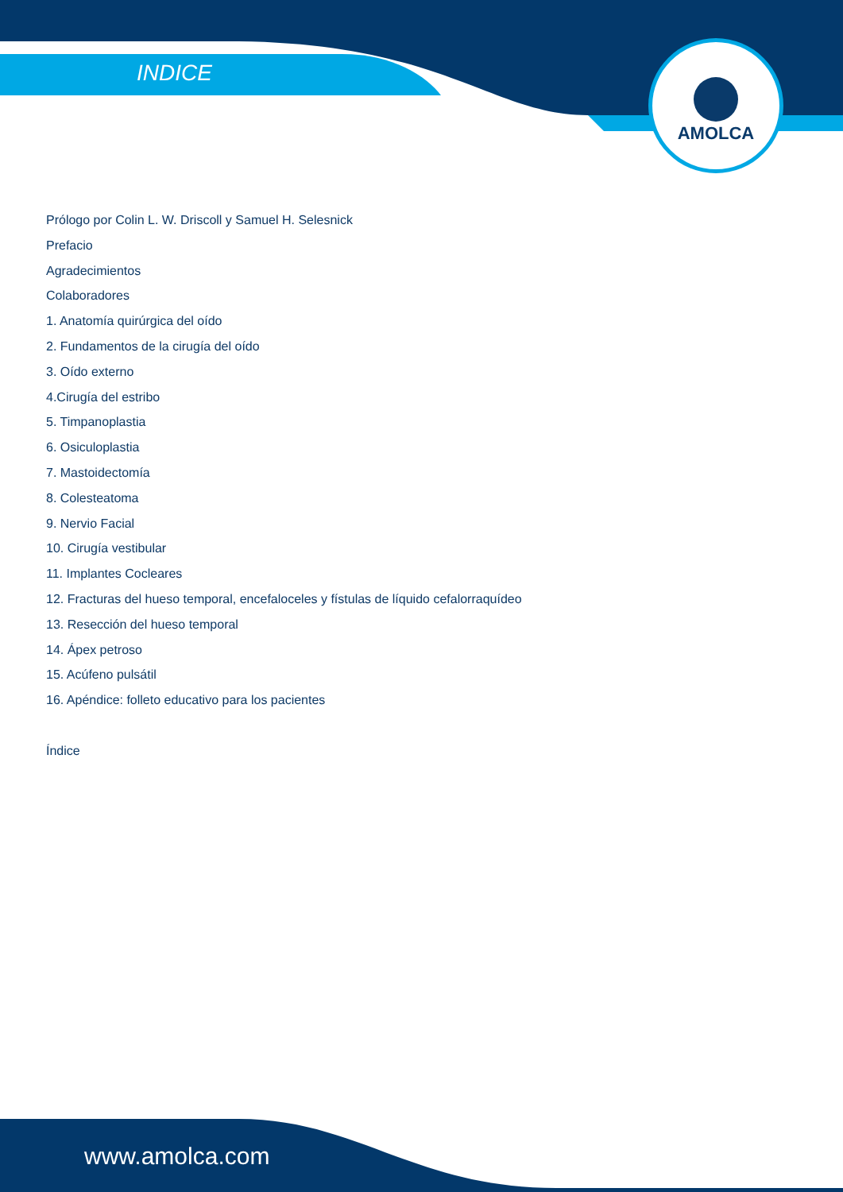AMOLCA
INDICE
Prólogo por Colin L. W. Driscoll y Samuel H. Selesnick
Prefacio
Agradecimientos
Colaboradores
1. Anatomía quirúrgica del oído
2. Fundamentos de la cirugía del oído
3. Oído externo
4.Cirugía del estribo
5. Timpanoplastia
6. Osiculoplastia
7. Mastoidectomía
8. Colesteatoma
9. Nervio Facial
10. Cirugía vestibular
11. Implantes Cocleares
12. Fracturas del hueso temporal, encefaloceles y fístulas de líquido cefalorraquídeo
13. Resección del hueso temporal
14. Ápex petroso
15. Acúfeno pulsátil
16. Apéndice: folleto educativo para los pacientes
Índice
www.amolca.com